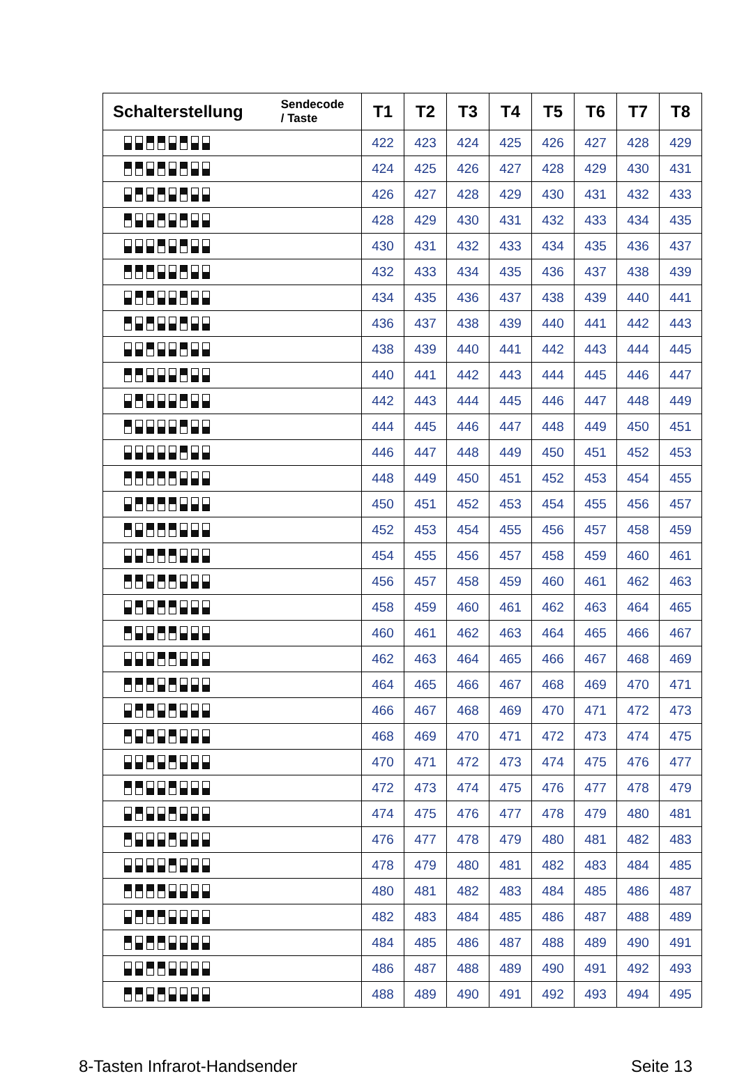| Schalterstellung | Sendecode / Taste | T1 | T2 | T3 | T4 | T5 | T6 | T7 | T8 |
| --- | --- | --- | --- | --- | --- | --- | --- | --- | --- |
| | | 422 | 423 | 424 | 425 | 426 | 427 | 428 | 429 |
| | | 424 | 425 | 426 | 427 | 428 | 429 | 430 | 431 |
| | | 426 | 427 | 428 | 429 | 430 | 431 | 432 | 433 |
| | | 428 | 429 | 430 | 431 | 432 | 433 | 434 | 435 |
| | | 430 | 431 | 432 | 433 | 434 | 435 | 436 | 437 |
| | | 432 | 433 | 434 | 435 | 436 | 437 | 438 | 439 |
| | | 434 | 435 | 436 | 437 | 438 | 439 | 440 | 441 |
| | | 436 | 437 | 438 | 439 | 440 | 441 | 442 | 443 |
| | | 438 | 439 | 440 | 441 | 442 | 443 | 444 | 445 |
| | | 440 | 441 | 442 | 443 | 444 | 445 | 446 | 447 |
| | | 442 | 443 | 444 | 445 | 446 | 447 | 448 | 449 |
| | | 444 | 445 | 446 | 447 | 448 | 449 | 450 | 451 |
| | | 446 | 447 | 448 | 449 | 450 | 451 | 452 | 453 |
| | | 448 | 449 | 450 | 451 | 452 | 453 | 454 | 455 |
| | | 450 | 451 | 452 | 453 | 454 | 455 | 456 | 457 |
| | | 452 | 453 | 454 | 455 | 456 | 457 | 458 | 459 |
| | | 454 | 455 | 456 | 457 | 458 | 459 | 460 | 461 |
| | | 456 | 457 | 458 | 459 | 460 | 461 | 462 | 463 |
| | | 458 | 459 | 460 | 461 | 462 | 463 | 464 | 465 |
| | | 460 | 461 | 462 | 463 | 464 | 465 | 466 | 467 |
| | | 462 | 463 | 464 | 465 | 466 | 467 | 468 | 469 |
| | | 464 | 465 | 466 | 467 | 468 | 469 | 470 | 471 |
| | | 466 | 467 | 468 | 469 | 470 | 471 | 472 | 473 |
| | | 468 | 469 | 470 | 471 | 472 | 473 | 474 | 475 |
| | | 470 | 471 | 472 | 473 | 474 | 475 | 476 | 477 |
| | | 472 | 473 | 474 | 475 | 476 | 477 | 478 | 479 |
| | | 474 | 475 | 476 | 477 | 478 | 479 | 480 | 481 |
| | | 476 | 477 | 478 | 479 | 480 | 481 | 482 | 483 |
| | | 478 | 479 | 480 | 481 | 482 | 483 | 484 | 485 |
| | | 480 | 481 | 482 | 483 | 484 | 485 | 486 | 487 |
| | | 482 | 483 | 484 | 485 | 486 | 487 | 488 | 489 |
| | | 484 | 485 | 486 | 487 | 488 | 489 | 490 | 491 |
| | | 486 | 487 | 488 | 489 | 490 | 491 | 492 | 493 |
| | | 488 | 489 | 490 | 491 | 492 | 493 | 494 | 495 |
8-Tasten Infrarot-Handsender Seite 13